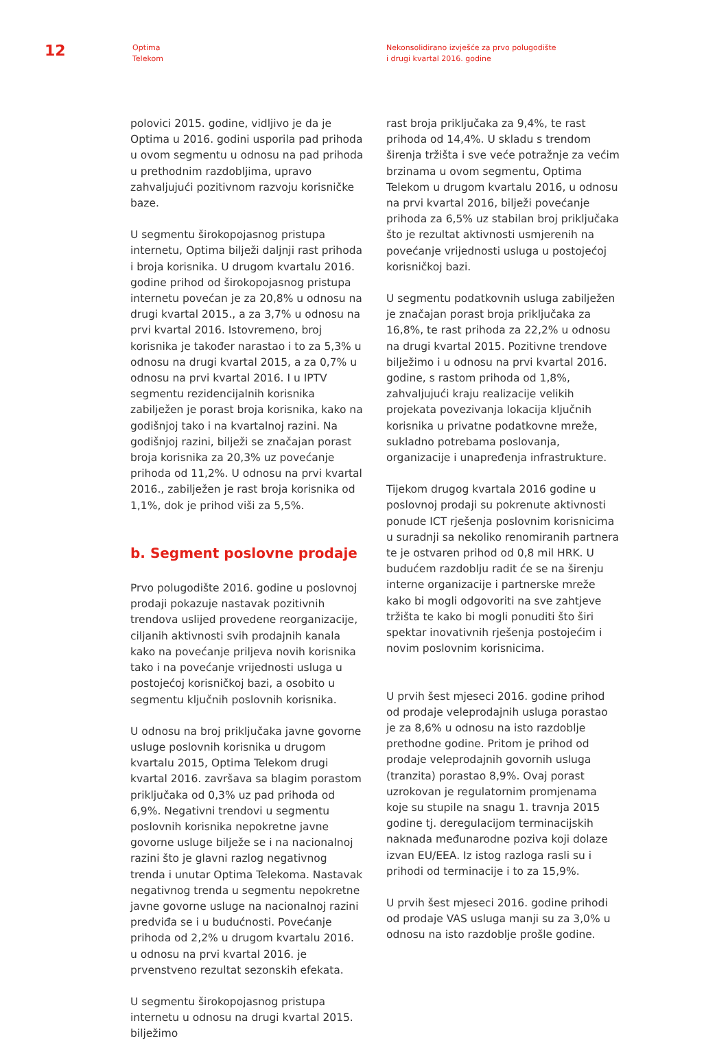12
Optima
Telekom
Nekonsolidirano izvješće za prvo polugodište
i drugi kvartal 2016. godine
polovici 2015. godine, vidljivo je da je Optima u 2016. godini usporila pad prihoda u ovom segmentu u odnosu na pad prihoda u prethodnim razdobljima, upravo zahvaljujući pozitivnom razvoju korisničke baze.
U segmentu širokopojasnog pristupa internetu, Optima bilježi daljnji rast prihoda i broja korisnika. U drugom kvartalu 2016. godine prihod od širokopojasnog pristupa internetu povećan je za 20,8% u odnosu na drugi kvartal 2015., a za 3,7% u odnosu na prvi kvartal 2016. Istovremeno, broj korisnika je također narastao i to za 5,3% u odnosu na drugi kvartal 2015, a za 0,7% u odnosu na prvi kvartal 2016. I u IPTV segmentu rezidencijalnih korisnika zabilježen je porast broja korisnika, kako na godišnjoj tako i na kvartalnoj razini. Na godišnjoj razini, bilježi se značajan porast broja korisnika za 20,3% uz povećanje prihoda od 11,2%. U odnosu na prvi kvartal 2016., zabilježen je rast broja korisnika od 1,1%, dok je prihod viši za 5,5%.
b. Segment poslovne prodaje
Prvo polugodište 2016. godine u poslovnoj prodaji pokazuje nastavak pozitivnih trendova uslijed provedene reorganizacije, ciljanih aktivnosti svih prodajnih kanala kako na povećanje priljeva novih korisnika tako i na povećanje vrijednosti usluga u postojećoj korisničkoj bazi, a osobito u segmentu ključnih poslovnih korisnika.
U odnosu na broj priključaka javne govorne usluge poslovnih korisnika u drugom kvartalu 2015, Optima Telekom drugi kvartal 2016. završava sa blagim porastom priključaka od 0,3% uz pad prihoda od 6,9%. Negativni trendovi u segmentu poslovnih korisnika nepokretne javne govorne usluge bilježe se i na nacionalnoj razini što je glavni razlog negativnog trenda i unutar Optima Telekoma. Nastavak negativnog trenda u segmentu nepokretne javne govorne usluge na nacionalnoj razini predviđa se i u budućnosti. Povećanje prihoda od 2,2% u drugom kvartalu 2016. u odnosu na prvi kvartal 2016. je prvenstveno rezultat sezonskih efekata.
U segmentu širokopojasnog pristupa internetu u odnosu na drugi kvartal 2015. bilježimo
rast broja priključaka za 9,4%, te rast prihoda od 14,4%. U skladu s trendom širenja tržišta i sve veće potražnje za većim brzinama u ovom segmentu, Optima Telekom u drugom kvartalu 2016, u odnosu na prvi kvartal 2016, bilježi povećanje prihoda za 6,5% uz stabilan broj priključaka što je rezultat aktivnosti usmjerenih na povećanje vrijednosti usluga u postojećoj korisničkoj bazi.
U segmentu podatkovnih usluga zabilježen je značajan porast broja priključaka za 16,8%, te rast prihoda za 22,2% u odnosu na drugi kvartal 2015. Pozitivne trendove bilježimo i u odnosu na prvi kvartal 2016. godine, s rastom prihoda od 1,8%, zahvaljujući kraju realizacije velikih projekata povezivanja lokacija ključnih korisnika u privatne podatkovne mreže, sukladno potrebama poslovanja, organizacije i unapređenja infrastrukture.
Tijekom drugog kvartala 2016 godine u poslovnoj prodaji su pokrenute aktivnosti ponude ICT rješenja poslovnim korisnicima u suradnji sa nekoliko renomiranih partnera te je ostvaren prihod od 0,8 mil HRK. U budućem razdoblju radit će se na širenju interne organizacije i partnerske mreže kako bi mogli odgovoriti na sve zahtjeve tržišta te kako bi mogli ponuditi što širi spektar inovativnih rješenja postojećim i novim poslovnim korisnicima.
U prvih šest mjeseci 2016. godine prihod od prodaje veleprodajnih usluga porastao je za 8,6% u odnosu na isto razdoblje prethodne godine. Pritom je prihod od prodaje veleprodajnih govornih usluga (tranzita) porastao 8,9%. Ovaj porast uzrokovan je regulatornim promjenama koje su stupile na snagu 1. travnja 2015 godine tj. deregulacijom terminacijskih naknada međunarodne poziva koji dolaze izvan EU/EEA. Iz istog razloga rasli su i prihodi od terminacije i to za 15,9%.
U prvih šest mjeseci 2016. godine prihodi od prodaje VAS usluga manji su za 3,0% u odnosu na isto razdoblje prošle godine.